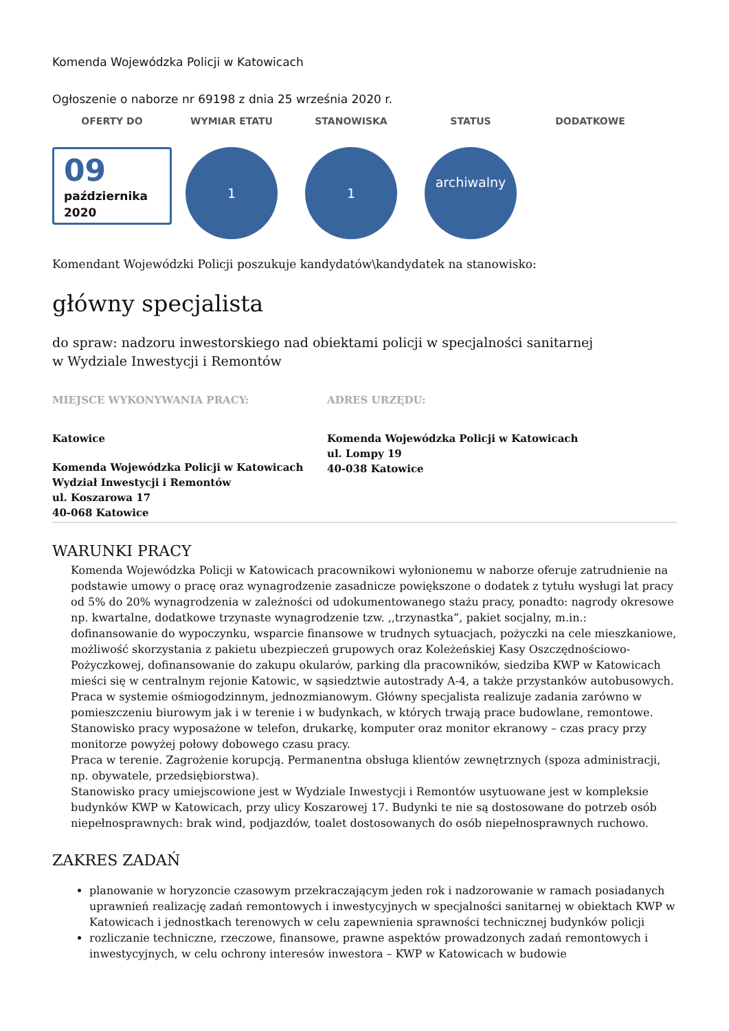Komenda Wojewódzka Policji w Katowicach
Ogłoszenie o naborze nr 69198 z dnia 25 września 2020 r.
OFERTY DO WYMIAR ETATU STANOWISKA STATUS DODATKOWE
09
października
2020
1 1
archiwalny
Komendant Wojewódzki Policji poszukuje kandydatów\kandydatek na stanowisko:
główny specjalista
do spraw: nadzoru inwestorskiego nad obiektami policji w specjalności sanitarnej
w Wydziale Inwestycji i Remontów
MIEJSCE WYKONYWANIA PRACY:
Katowice
Komenda Wojewódzka Policji w Katowicach
Wydział Inwestycji i Remontów
ul. Koszarowa 17
40-068 Katowice
ADRES URZĘDU:
Komenda Wojewódzka Policji w Katowicach
ul. Lompy 19
40-038 Katowice
WARUNKI PRACY
Komenda Wojewódzka Policji w Katowicach pracownikowi wyłonionemu w naborze oferuje zatrudnienie na podstawie umowy o pracę oraz wynagrodzenie zasadnicze powiększone o dodatek z tytułu wysługi lat pracy od 5% do 20% wynagrodzenia w zależności od udokumentowanego stażu pracy, ponadto: nagrody okresowe np. kwartalne, dodatkowe trzynaste wynagrodzenie tzw. ,,trzynastka”, pakiet socjalny, m.in.: dofinansowanie do wypoczynku, wsparcie finansowe w trudnych sytuacjach, pożyczki na cele mieszkaniowe, możliwość skorzystania z pakietu ubezpieczeń grupowych oraz Koleżeńskiej Kasy Oszczędnościowo-Pożyczkowej, dofinansowanie do zakupu okularów, parking dla pracowników, siedziba KWP w Katowicach mieści się w centralnym rejonie Katowic, w sąsiedztwie autostrady A-4, a także przystanków autobusowych.
Praca w systemie ośmiogodzinnym, jednozmianowym. Główny specjalista realizuje zadania zarówno w pomieszczeniu biurowym jak i w terenie i w budynkach, w których trwają prace budowlane, remontowe. Stanowisko pracy wyposażone w telefon, drukarkę, komputer oraz monitor ekranowy – czas pracy przy monitorze powyżej połowy dobowego czasu pracy.
Praca w terenie. Zagrożenie korupcją. Permanentna obsługa klientów zewnętrznych (spoza administracji, np. obywatele, przedsiębiorstwa).
Stanowisko pracy umiejscowione jest w Wydziale Inwestycji i Remontów usytuowane jest w kompleksie budynków KWP w Katowicach, przy ulicy Koszarowej 17. Budynki te nie są dostosowane do potrzeb osób niepełnosprawnych: brak wind, podjazdów, toalet dostosowanych do osób niepełnosprawnych ruchowo.
ZAKRES ZADAŃ
planowanie w horyzoncie czasowym przekraczającym jeden rok i nadzorowanie w ramach posiadanych uprawnień realizację zadań remontowych i inwestycyjnych w specjalności sanitarnej w obiektach KWP w Katowicach i jednostkach terenowych w celu zapewnienia sprawności technicznej budynków policji
rozliczanie techniczne, rzeczowe, finansowe, prawne aspektów prowadzonych zadań remontowych i inwestycyjnych, w celu ochrony interesów inwestora – KWP w Katowicach w budowie